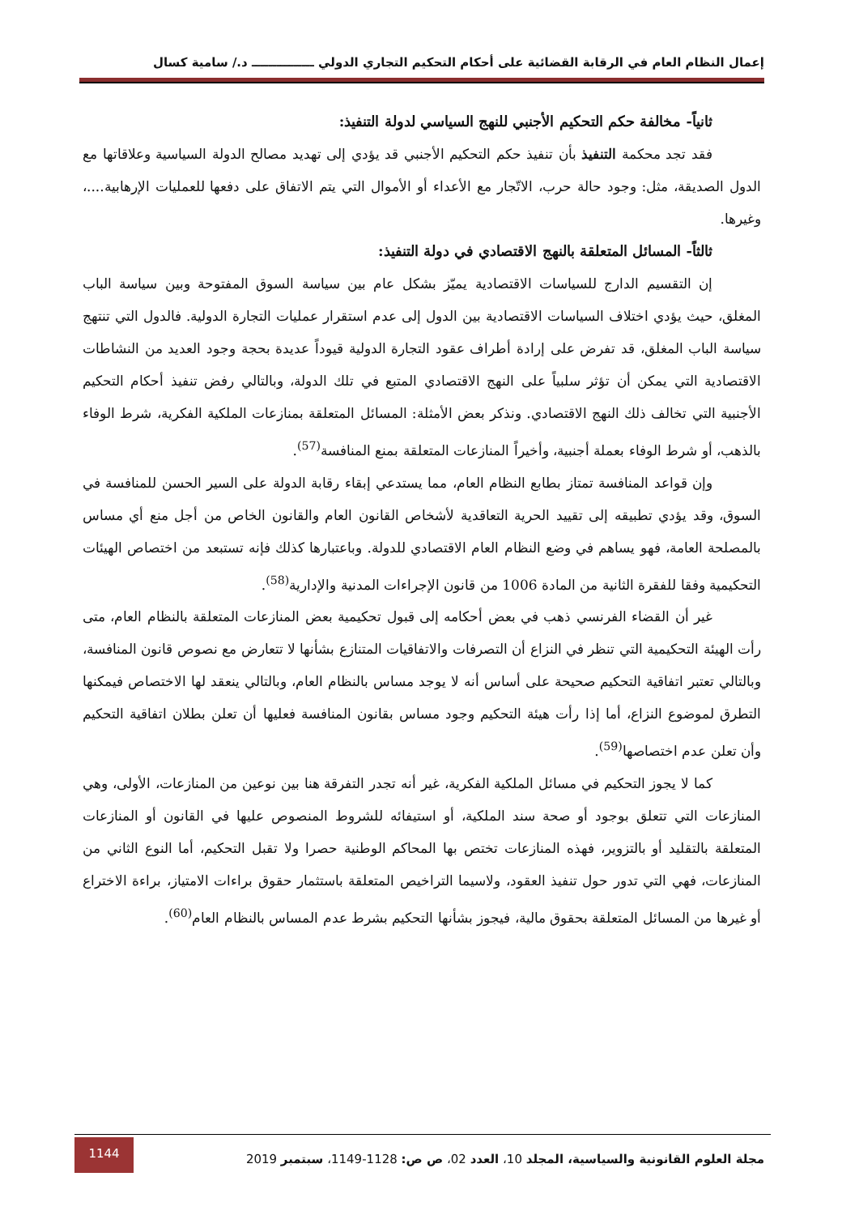إعمال النظام العام في الرقابة القضائية على أحكام التحكيم التجاري الدولي ـــــــــــــــ د./ سامية كسال
ثانياً- مخالفة حكم التحكيم الأجنبي للنهج السياسي لدولة التنفيذ:
فقد تجد محكمة التنفيذ بأن تنفيذ حكم التحكيم الأجنبي قد يؤدي إلى تهديد مصالح الدولة السياسية وعلاقاتها مع الدول الصديقة، مثل: وجود حالة حرب، الاتّجار مع الأعداء أو الأموال التي يتم الاتفاق على دفعها للعمليات الإرهابية....، وغيرها.
ثالثاً- المسائل المتعلقة بالنهج الاقتصادي في دولة التنفيذ:
إن التقسيم الدارج للسياسات الاقتصادية يميّز بشكل عام بين سياسة السوق المفتوحة وبين سياسة الباب المغلق، حيث يؤدي اختلاف السياسات الاقتصادية بين الدول إلى عدم استقرار عمليات التجارة الدولية. فالدول التي تنتهج سياسة الباب المغلق، قد تفرض على إرادة أطراف عقود التجارة الدولية قيوداً عديدة بحجة وجود العديد من النشاطات الاقتصادية التي يمكن أن تؤثر سلبياً على النهج الاقتصادي المتبع في تلك الدولة، وبالتالي رفض تنفيذ أحكام التحكيم الأجنبية التي تخالف ذلك النهج الاقتصادي. ونذكر بعض الأمثلة: المسائل المتعلقة بمنازعات الملكية الفكرية، شرط الوفاء بالذهب، أو شرط الوفاء بعملة أجنبية، وأخيراً المنازعات المتعلقة بمنع المنافسة<sup>(57)</sup>.
وإن قواعد المنافسة تمتاز بطابع النظام العام، مما يستدعي إبقاء رقابة الدولة على السير الحسن للمنافسة في السوق، وقد يؤدي تطبيقه إلى تقييد الحرية التعاقدية لأشخاص القانون العام والقانون الخاص من أجل منع أي مساس بالمصلحة العامة، فهو يساهم في وضع النظام العام الاقتصادي للدولة. وباعتبارها كذلك فإنه تستبعد من اختصاص الهيئات التحكيمية وفقا للفقرة الثانية من المادة 1006 من قانون الإجراءات المدنية والإدارية<sup>(58)</sup>.
غير أن القضاء الفرنسي ذهب في بعض أحكامه إلى قبول تحكيمية بعض المنازعات المتعلقة بالنظام العام، متى رأت الهيئة التحكيمية التي تنظر في النزاع أن التصرفات والاتفاقيات المتنازع بشأنها لا تتعارض مع نصوص قانون المنافسة، وبالتالي تعتبر اتفاقية التحكيم صحيحة على أساس أنه لا يوجد مساس بالنظام العام، وبالتالي ينعقد لها الاختصاص فيمكنها التطرق لموضوع النزاع، أما إذا رأت هيئة التحكيم وجود مساس بقانون المنافسة فعليها أن تعلن بطلان اتفاقية التحكيم وأن تعلن عدم اختصاصها<sup>(59)</sup>.
كما لا يجوز التحكيم في مسائل الملكية الفكرية، غير أنه تجدر التفرقة هنا بين نوعين من المنازعات، الأولى، وهي المنازعات التي تتعلق بوجود أو صحة سند الملكية، أو استيفائه للشروط المنصوص عليها في القانون أو المنازعات المتعلقة بالتقليد أو بالتزوير، فهذه المنازعات تختص بها المحاكم الوطنية حصرا ولا تقبل التحكيم، أما النوع الثاني من المنازعات، فهي التي تدور حول تنفيذ العقود، ولاسيما التراخيص المتعلقة باستثمار حقوق براءات الامتياز، براءة الاختراع أو غيرها من المسائل المتعلقة بحقوق مالية، فيجوز بشأنها التحكيم بشرط عدم المساس بالنظام العام<sup>(60)</sup>.
مجلة العلوم القانونية والسياسية، المجلد 10، العدد 02، ص ص: 1128-1149، سبتمبر 2019
1144